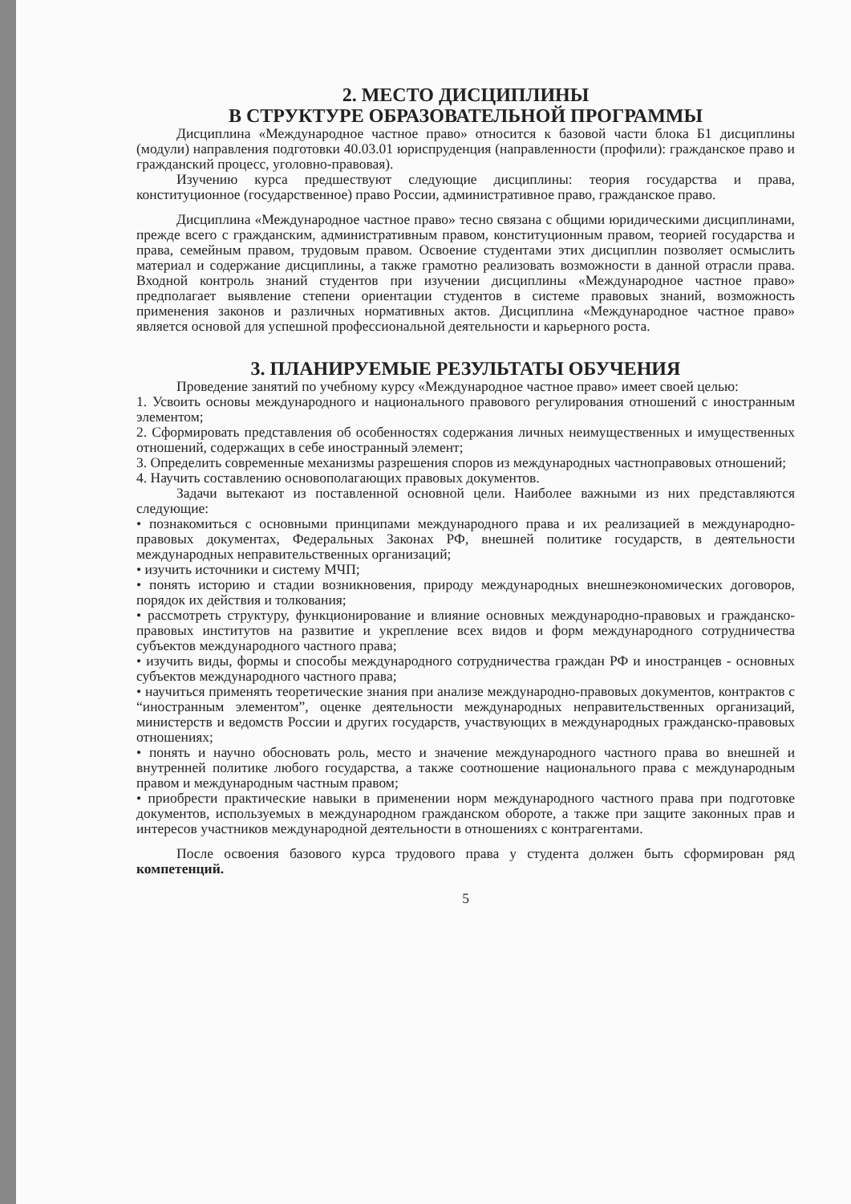2. МЕСТО ДИСЦИПЛИНЫ
В СТРУКТУРЕ ОБРАЗОВАТЕЛЬНОЙ ПРОГРАММЫ
Дисциплина «Международное частное право» относится к базовой части блока Б1 дисциплины (модули) направления подготовки 40.03.01 юриспруденция (направленности (профили): гражданское право и гражданский процесс, уголовно-правовая).
Изучению курса предшествуют следующие дисциплины: теория государства и права, конституционное (государственное) право России, административное право, гражданское право.
Дисциплина «Международное частное право» тесно связана с общими юридическими дисциплинами, прежде всего с гражданским, административным правом, конституционным правом, теорией государства и права, семейным правом, трудовым правом. Освоение студентами этих дисциплин позволяет осмыслить материал и содержание дисциплины, а также грамотно реализовать возможности в данной отрасли права. Входной контроль знаний студентов при изучении дисциплины «Международное частное право» предполагает выявление степени ориентации студентов в системе правовых знаний, возможность применения законов и различных нормативных актов. Дисциплина «Международное частное право» является основой для успешной профессиональной деятельности и карьерного роста.
3. ПЛАНИРУЕМЫЕ РЕЗУЛЬТАТЫ ОБУЧЕНИЯ
Проведение занятий по учебному курсу «Международное частное право» имеет своей целью:
1. Усвоить основы международного и национального правового регулирования отношений с иностранным элементом;
2. Сформировать представления об особенностях содержания личных неимущественных и имущественных отношений, содержащих в себе иностранный элемент;
3. Определить современные механизмы разрешения споров из международных частноправовых отношений;
4. Научить составлению основополагающих правовых документов.
Задачи вытекают из поставленной основной цели. Наиболее важными из них представляются следующие:
• познакомиться с основными принципами международного права и их реализацией в международно-правовых документах, Федеральных Законах РФ, внешней политике государств, в деятельности международных неправительственных организаций;
• изучить источники и систему МЧП;
• понять историю и стадии возникновения, природу международных внешнеэкономических договоров, порядок их действия и толкования;
• рассмотреть структуру, функционирование и влияние основных международно-правовых и гражданско-правовых институтов на развитие и укрепление всех видов и форм международного сотрудничества субъектов международного частного права;
• изучить виды, формы и способы международного сотрудничества граждан РФ и иностранцев - основных субъектов международного частного права;
• научиться применять теоретические знания при анализе международно-правовых документов, контрактов с “иностранным элементом”, оценке деятельности международных неправительственных организаций, министерств и ведомств России и других государств, участвующих в международных гражданско-правовых отношениях;
• понять и научно обосновать роль, место и значение международного частного права во внешней и внутренней политике любого государства, а также соотношение национального права с международным правом и международным частным правом;
• приобрести практические навыки в применении норм международного частного права при подготовке документов, используемых в международном гражданском обороте, а также при защите законных прав и интересов участников международной деятельности в отношениях с контрагентами.
После освоения базового курса трудового права у студента должен быть сформирован ряд компетенций.
5